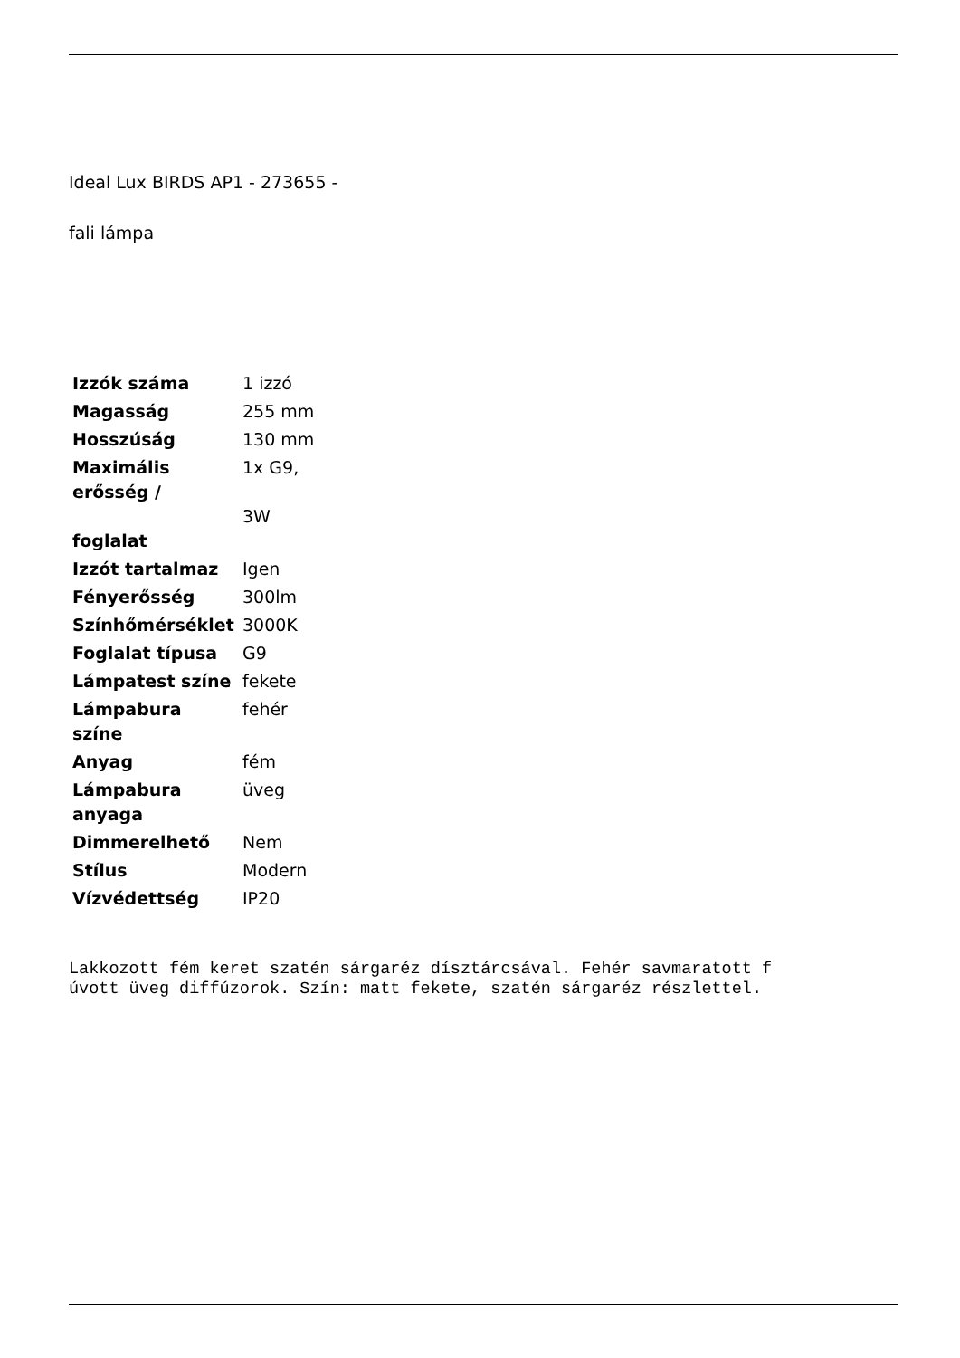Ideal Lux BIRDS AP1 - 273655 -
fali lámpa
| Izzók száma | 1 izzó |
| Magasság | 255 mm |
| Hosszúság | 130 mm |
| Maximális erősség / foglalat | 1x G9, 3W |
| Izzót tartalmaz | Igen |
| Fényerősség | 300lm |
| Színhőmérséklet | 3000K |
| Foglalat típusa | G9 |
| Lámpatest színe | fekete |
| Lámpabura színe | fehér |
| Anyag | fém |
| Lámpabura anyaga | üveg |
| Dimmerelhető | Nem |
| Stílus | Modern |
| Vízvédettség | IP20 |
Lakkozott fém keret szatén sárgaréz dísztárcsával. Fehér savmaratott f
úvott üveg diffúzorok. Szín: matt fekete, szatén sárgaréz részlettel.